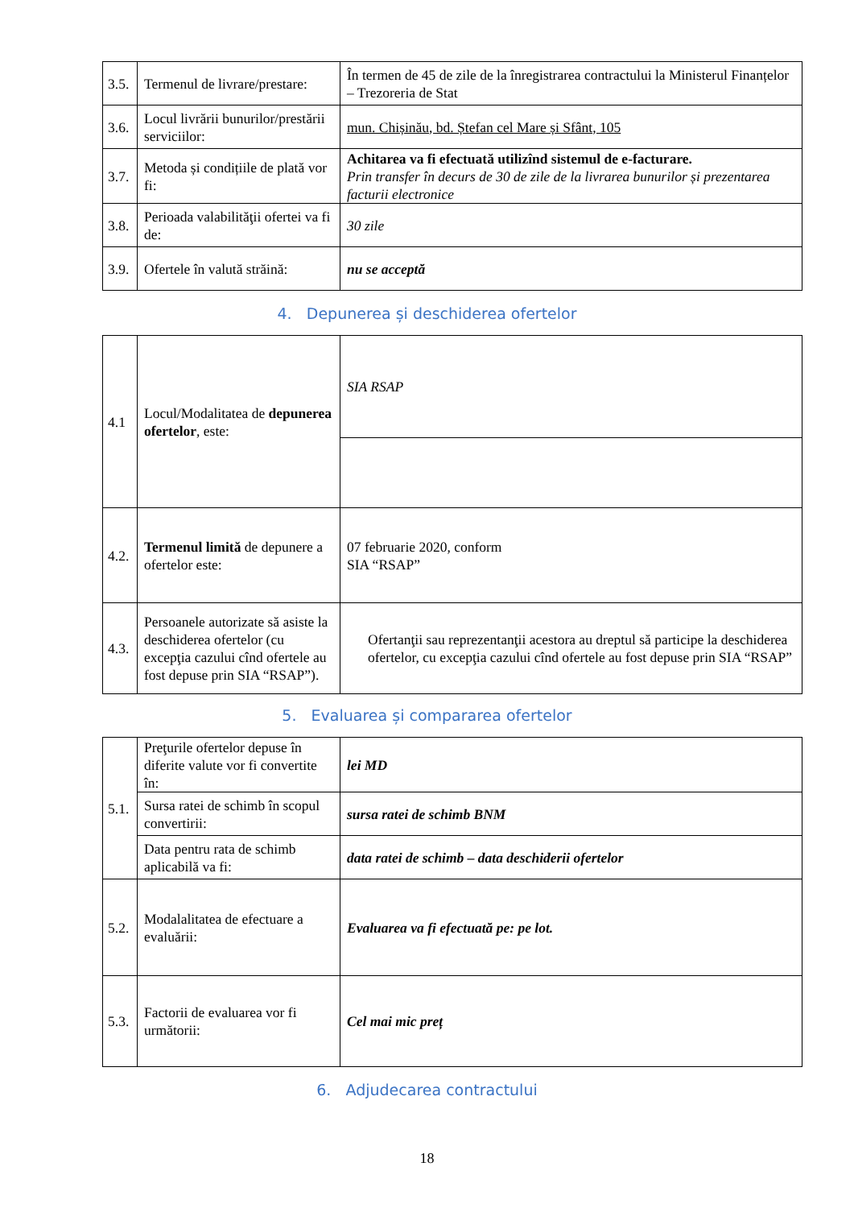| 3.5. | Termenul de livrare/prestare: | În termen de 45 de zile de la înregistrarea contractului la Ministerul Finanțelor – Trezoreria de Stat |
| 3.6. | Locul livrării bunurilor/prestării serviciilor: | mun. Chișinău, bd. Ștefan cel Mare și Sfânt, 105 |
| 3.7. | Metoda și condițiile de plată vor fi: | Achitarea va fi efectuată utilizînd sistemul de e-facturare. Prin transfer în decurs de 30 de zile de la livrarea bunurilor și prezentarea facturii electronice |
| 3.8. | Perioada valabilităţii ofertei va fi de: | 30 zile |
| 3.9. | Ofertele în valută străină: | nu se acceptă |
4. Depunerea și deschiderea ofertelor
| 4.1 | Locul/Modalitatea de depunerea ofertelor , este: | SIA RSAP |
| 4.2. | Termenul limită de depunere a ofertelor este: | 07 februarie 2020, conform SIA “RSAP” |
| 4.3. | Persoanele autorizate să asiste la deschiderea ofertelor (cu excepţia cazului cînd ofertele au fost depuse prin SIA “RSAP”). | Ofertanţii sau reprezentanţii acestora au dreptul să participe la deschiderea ofertelor, cu excepţia cazului cînd ofertele au fost depuse prin SIA “RSAP” |
5. Evaluarea și compararea ofertelor
| 5.1. | Preţurile ofertelor depuse în diferite valute vor fi convertite în: | lei MD |
| | Sursa ratei de schimb în scopul convertirii: | sursa ratei de schimb BNM |
| | Data pentru rata de schimb aplicabilă va fi: | data ratei de schimb – data deschiderii ofertelor |
| 5.2. | Modalalitatea de efectuare a evaluării: | Evaluarea va fi efectuată pe: pe lot. |
| 5.3. | Factorii de evaluarea vor fi următorii: | Cel mai mic preț |
6. Adjudecarea contractului
18